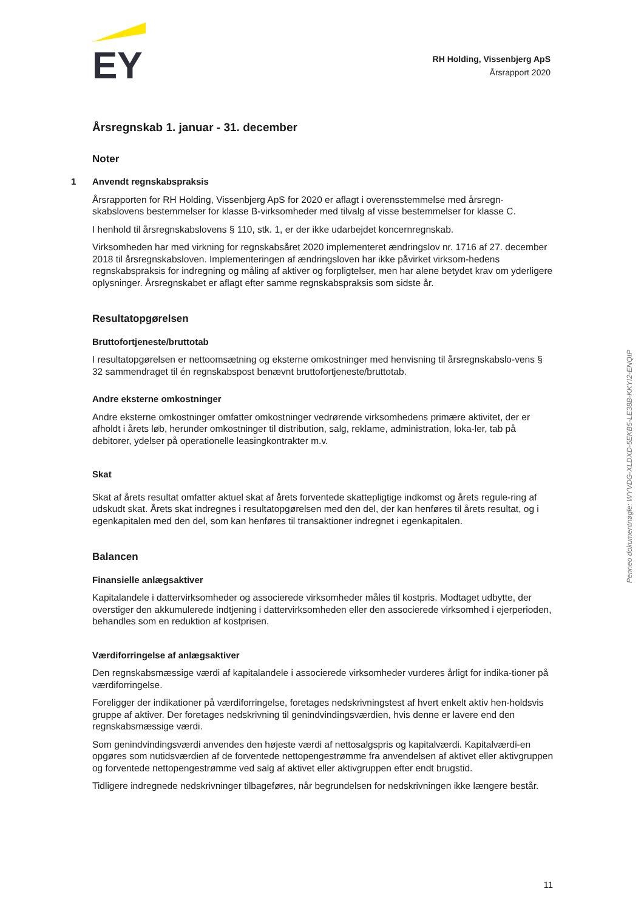EY
RH Holding, Vissenbjerg ApS
Årsrapport 2020
Årsregnskab 1. januar - 31. december
Noter
1 Anvendt regnskabspraksis
Årsrapporten for RH Holding, Vissenbjerg ApS for 2020 er aflagt i overensstemmelse med årsregn-skabslovens bestemmelser for klasse B-virksomheder med tilvalg af visse bestemmelser for klasse C.
I henhold til årsregnskabslovens § 110, stk. 1, er der ikke udarbejdet koncernregnskab.
Virksomheden har med virkning for regnskabsåret 2020 implementeret ændringslov nr. 1716 af 27. december 2018 til årsregnskabsloven. Implementeringen af ændringsloven har ikke påvirket virksom-hedens regnskabspraksis for indregning og måling af aktiver og forpligtelser, men har alene betydet krav om yderligere oplysninger. Årsregnskabet er aflagt efter samme regnskabspraksis som sidste år.
Resultatopgørelsen
Bruttofortjeneste/bruttotab
I resultatopgørelsen er nettoomsætning og eksterne omkostninger med henvisning til årsregnskabslo-vens § 32 sammendraget til én regnskabspost benævnt bruttofortjeneste/bruttotab.
Andre eksterne omkostninger
Andre eksterne omkostninger omfatter omkostninger vedrørende virksomhedens primære aktivitet, der er afholdt i årets løb, herunder omkostninger til distribution, salg, reklame, administration, loka-ler, tab på debitorer, ydelser på operationelle leasingkontrakter m.v.
Skat
Skat af årets resultat omfatter aktuel skat af årets forventede skattepligtige indkomst og årets regule-ring af udskudt skat. Årets skat indregnes i resultatopgørelsen med den del, der kan henføres til årets resultat, og i egenkapitalen med den del, som kan henføres til transaktioner indregnet i egenkapitalen.
Balancen
Finansielle anlægsaktiver
Kapitalandele i dattervirksomheder og associerede virksomheder måles til kostpris. Modtaget udbytte, der overstiger den akkumulerede indtjening i dattervirksomheden eller den associerede virksomhed i ejerperioden, behandles som en reduktion af kostprisen.
Værdiforringelse af anlægsaktiver
Den regnskabsmæssige værdi af kapitalandele i associerede virksomheder vurderes årligt for indika-tioner på værdiforringelse.
Foreligger der indikationer på værdiforringelse, foretages nedskrivningstest af hvert enkelt aktiv hen-holdsvis gruppe af aktiver. Der foretages nedskrivning til genindvindingsværdien, hvis denne er lavere end den regnskabsmæssige værdi.
Som genindvindingsværdi anvendes den højeste værdi af nettosalgspris og kapitalværdi. Kapitalværdi-en opgøres som nutidsværdien af de forventede nettopengestrømme fra anvendelsen af aktivet eller aktivgruppen og forventede nettopengestrømme ved salg af aktivet eller aktivgruppen efter endt brugstid.
Tidligere indregnede nedskrivninger tilbageføres, når begrundelsen for nedskrivningen ikke længere består.
Penneo dokumentnøgle: WYVDG-XLDXD-5EKB5-LE38B-KKYI2-ENQIP
11